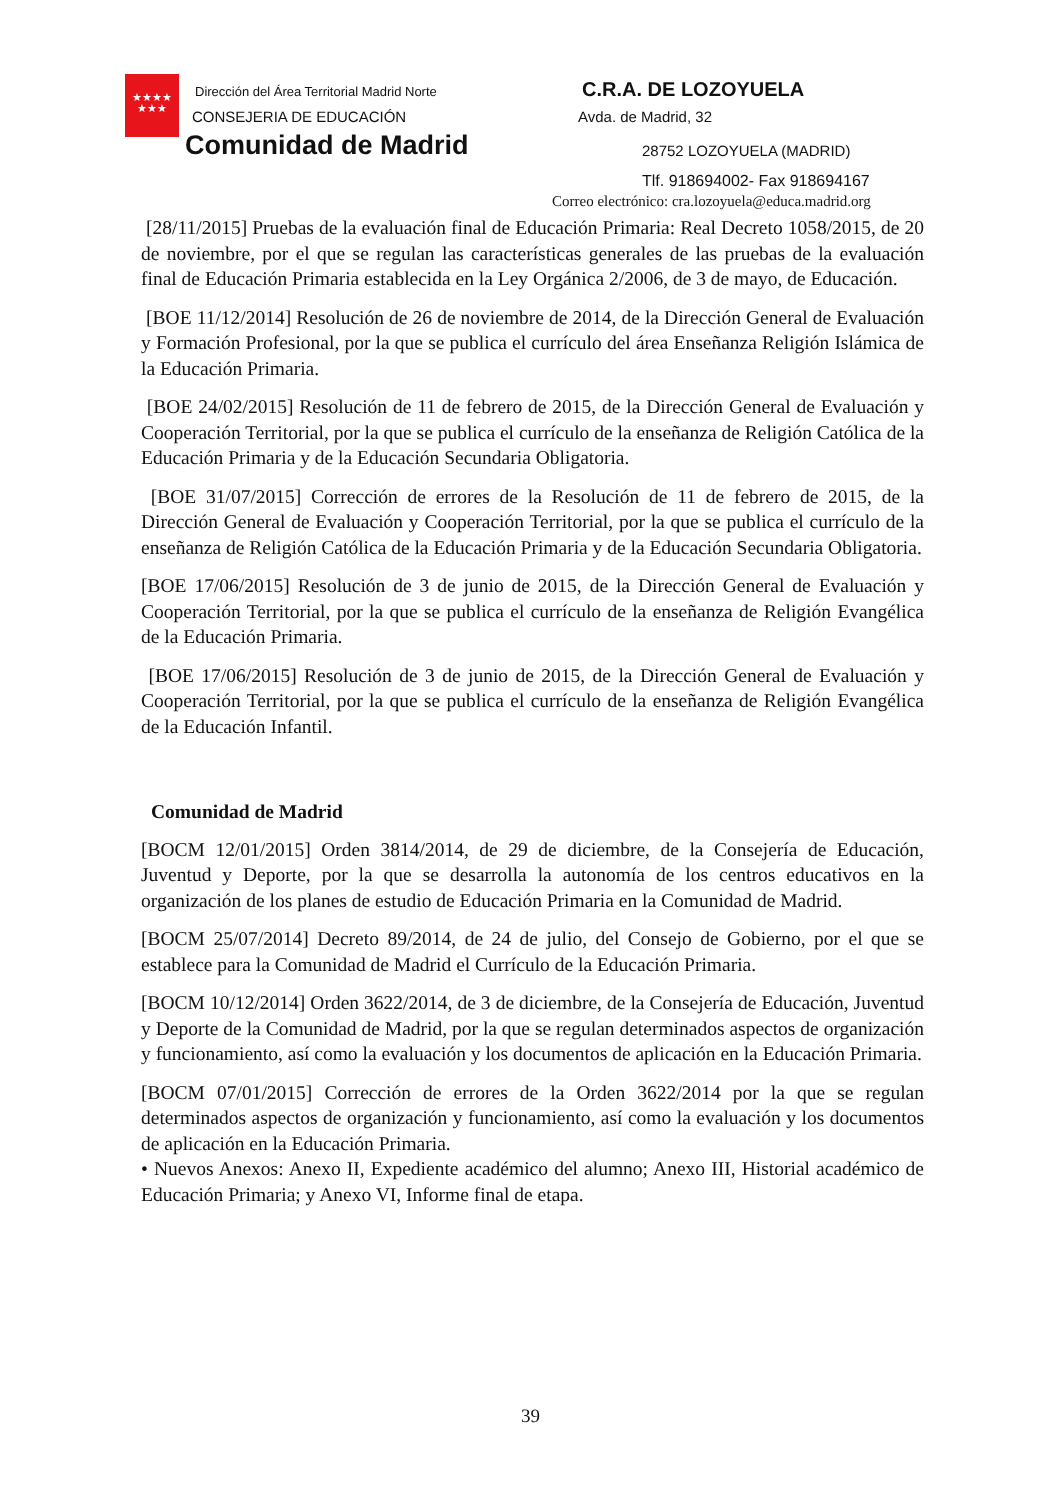★★★★
★★★
Dirección del Área Territorial Madrid Norte
CONSEJERIA DE EDUCACIÓN
Comunidad de Madrid
C.R.A. DE LOZOYUELA
Avda. de Madrid, 32
28752 LOZOYUELA (MADRID)
Tlf. 918694002- Fax 918694167
Correo electrónico: cra.lozoyuela@educa.madrid.org
[28/11/2015] Pruebas de la evaluación final de Educación Primaria: Real Decreto 1058/2015, de 20 de noviembre, por el que se regulan las características generales de las pruebas de la evaluación final de Educación Primaria establecida en la Ley Orgánica 2/2006, de 3 de mayo, de Educación.
[BOE 11/12/2014] Resolución de 26 de noviembre de 2014, de la Dirección General de Evaluación y Formación Profesional, por la que se publica el currículo del área Enseñanza Religión Islámica de la Educación Primaria.
[BOE 24/02/2015] Resolución de 11 de febrero de 2015, de la Dirección General de Evaluación y Cooperación Territorial, por la que se publica el currículo de la enseñanza de Religión Católica de la Educación Primaria y de la Educación Secundaria Obligatoria.
[BOE 31/07/2015] Corrección de errores de la Resolución de 11 de febrero de 2015, de la Dirección General de Evaluación y Cooperación Territorial, por la que se publica el currículo de la enseñanza de Religión Católica de la Educación Primaria y de la Educación Secundaria Obligatoria.
[BOE 17/06/2015] Resolución de 3 de junio de 2015, de la Dirección General de Evaluación y Cooperación Territorial, por la que se publica el currículo de la enseñanza de Religión Evangélica de la Educación Primaria.
[BOE 17/06/2015] Resolución de 3 de junio de 2015, de la Dirección General de Evaluación y Cooperación Territorial, por la que se publica el currículo de la enseñanza de Religión Evangélica de la Educación Infantil.
Comunidad de Madrid
[BOCM 12/01/2015] Orden 3814/2014, de 29 de diciembre, de la Consejería de Educación, Juventud y Deporte, por la que se desarrolla la autonomía de los centros educativos en la organización de los planes de estudio de Educación Primaria en la Comunidad de Madrid.
[BOCM 25/07/2014] Decreto 89/2014, de 24 de julio, del Consejo de Gobierno, por el que se establece para la Comunidad de Madrid el Currículo de la Educación Primaria.
[BOCM 10/12/2014] Orden 3622/2014, de 3 de diciembre, de la Consejería de Educación, Juventud y Deporte de la Comunidad de Madrid, por la que se regulan determinados aspectos de organización y funcionamiento, así como la evaluación y los documentos de aplicación en la Educación Primaria.
[BOCM 07/01/2015] Corrección de errores de la Orden 3622/2014 por la que se regulan determinados aspectos de organización y funcionamiento, así como la evaluación y los documentos de aplicación en la Educación Primaria.
• Nuevos Anexos: Anexo II, Expediente académico del alumno; Anexo III, Historial académico de Educación Primaria; y Anexo VI, Informe final de etapa.
39